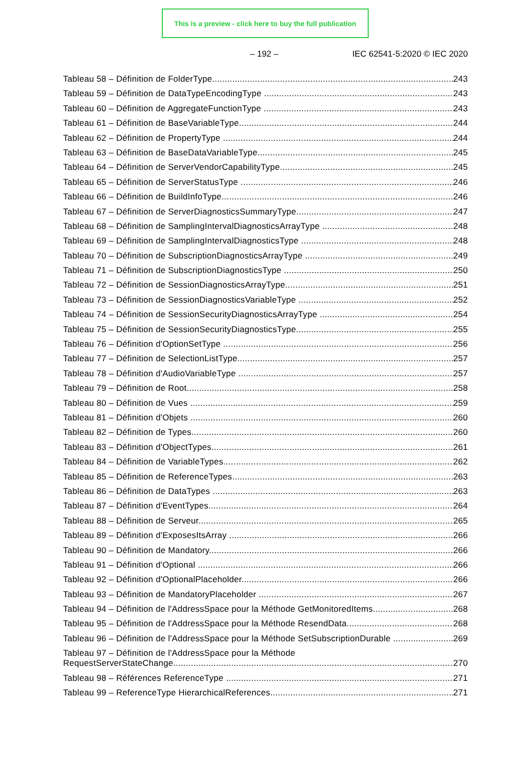This is a preview - click here to buy the full publication
– 192 – IEC 62541-5:2020 © IEC 2020
Tableau 58 – Définition de FolderType 243
Tableau 59 – Définition de DataTypeEncodingType 243
Tableau 60 – Définition de AggregateFunctionType 243
Tableau 61 – Définition de BaseVariableType 244
Tableau 62 – Définition de PropertyType 244
Tableau 63 – Définition de BaseDataVariableType 245
Tableau 64 – Définition de ServerVendorCapabilityType 245
Tableau 65 – Définition de ServerStatusType 246
Tableau 66 – Définition de BuildInfoType 246
Tableau 67 – Définition de ServerDiagnosticsSummaryType 247
Tableau 68 – Définition de SamplingIntervalDiagnosticsArrayType 248
Tableau 69 – Définition de SamplingIntervalDiagnosticsType 248
Tableau 70 – Définition de SubscriptionDiagnosticsArrayType 249
Tableau 71 – Définition de SubscriptionDiagnosticsType 250
Tableau 72 – Définition de SessionDiagnosticsArrayType 251
Tableau 73 – Définition de SessionDiagnosticsVariableType 252
Tableau 74 – Définition de SessionSecurityDiagnosticsArrayType 254
Tableau 75 – Définition de SessionSecurityDiagnosticsType 255
Tableau 76 – Définition d'OptionSetType 256
Tableau 77 – Définition de SelectionListType 257
Tableau 78 – Définition d'AudioVariableType 257
Tableau 79 – Définition de Root 258
Tableau 80 – Définition de Vues 259
Tableau 81 – Définition d'Objets 260
Tableau 82 – Définition de Types 260
Tableau 83 – Définition d'ObjectTypes 261
Tableau 84 – Définition de VariableTypes 262
Tableau 85 – Définition de ReferenceTypes 263
Tableau 86 – Définition de DataTypes 263
Tableau 87 – Définition d'EventTypes 264
Tableau 88 – Définition de Serveur 265
Tableau 89 – Définition d'ExposesItsArray 266
Tableau 90 – Définition de Mandatory 266
Tableau 91 – Définition d'Optional 266
Tableau 92 – Définition d'OptionalPlaceholder 266
Tableau 93 – Définition de MandatoryPlaceholder 267
Tableau 94 – Définition de l'AddressSpace pour la Méthode GetMonitoredItems 268
Tableau 95 – Définition de l'AddressSpace pour la Méthode ResendData 268
Tableau 96 – Définition de l'AddressSpace pour la Méthode SetSubscriptionDurable 269
Tableau 97 – Définition de l'AddressSpace pour la Méthode
RequestServerStateChange 270
Tableau 98 – Références ReferenceType 271
Tableau 99 – ReferenceType HierarchicalReferences 271